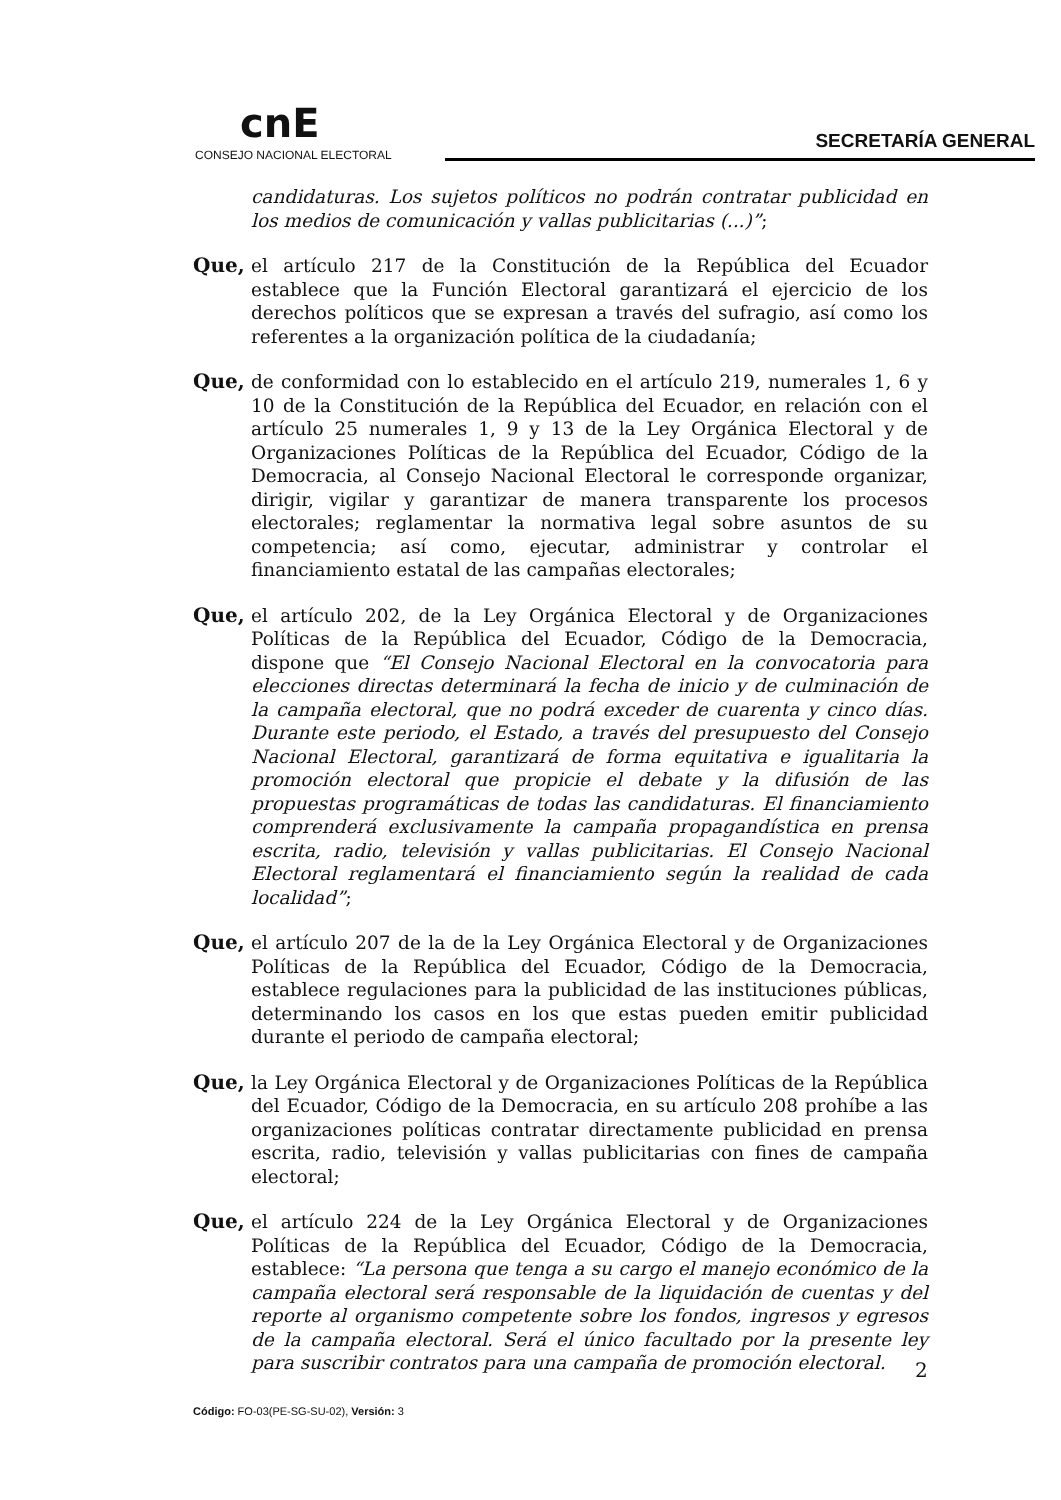cnE
CONSEJO NACIONAL ELECTORAL
SECRETARÍA GENERAL
candidaturas. Los sujetos políticos no podrán contratar publicidad en los medios de comunicación y vallas publicitarias (...)”;
Que, el artículo 217 de la Constitución de la República del Ecuador establece que la Función Electoral garantizará el ejercicio de los derechos políticos que se expresan a través del sufragio, así como los referentes a la organización política de la ciudadanía;
Que, de conformidad con lo establecido en el artículo 219, numerales 1, 6 y 10 de la Constitución de la República del Ecuador, en relación con el artículo 25 numerales 1, 9 y 13 de la Ley Orgánica Electoral y de Organizaciones Políticas de la República del Ecuador, Código de la Democracia, al Consejo Nacional Electoral le corresponde organizar, dirigir, vigilar y garantizar de manera transparente los procesos electorales; reglamentar la normativa legal sobre asuntos de su competencia; así como, ejecutar, administrar y controlar el financiamiento estatal de las campañas electorales;
Que, el artículo 202, de la Ley Orgánica Electoral y de Organizaciones Políticas de la República del Ecuador, Código de la Democracia, dispone que “El Consejo Nacional Electoral en la convocatoria para elecciones directas determinará la fecha de inicio y de culminación de la campaña electoral, que no podrá exceder de cuarenta y cinco días. Durante este periodo, el Estado, a través del presupuesto del Consejo Nacional Electoral, garantizará de forma equitativa e igualitaria la promoción electoral que propicie el debate y la difusión de las propuestas programáticas de todas las candidaturas. El financiamiento comprenderá exclusivamente la campaña propagandística en prensa escrita, radio, televisión y vallas publicitarias. El Consejo Nacional Electoral reglamentará el financiamiento según la realidad de cada localidad”;
Que, el artículo 207 de la de la Ley Orgánica Electoral y de Organizaciones Políticas de la República del Ecuador, Código de la Democracia, establece regulaciones para la publicidad de las instituciones públicas, determinando los casos en los que estas pueden emitir publicidad durante el periodo de campaña electoral;
Que, la Ley Orgánica Electoral y de Organizaciones Políticas de la República del Ecuador, Código de la Democracia, en su artículo 208 prohíbe a las organizaciones políticas contratar directamente publicidad en prensa escrita, radio, televisión y vallas publicitarias con fines de campaña electoral;
Que, el artículo 224 de la Ley Orgánica Electoral y de Organizaciones Políticas de la República del Ecuador, Código de la Democracia, establece: “La persona que tenga a su cargo el manejo económico de la campaña electoral será responsable de la liquidación de cuentas y del reporte al organismo competente sobre los fondos, ingresos y egresos de la campaña electoral. Será el único facultado por la presente ley para suscribir contratos para una campaña de promoción electoral.
2
Código: FO-03(PE-SG-SU-02), Versión: 3